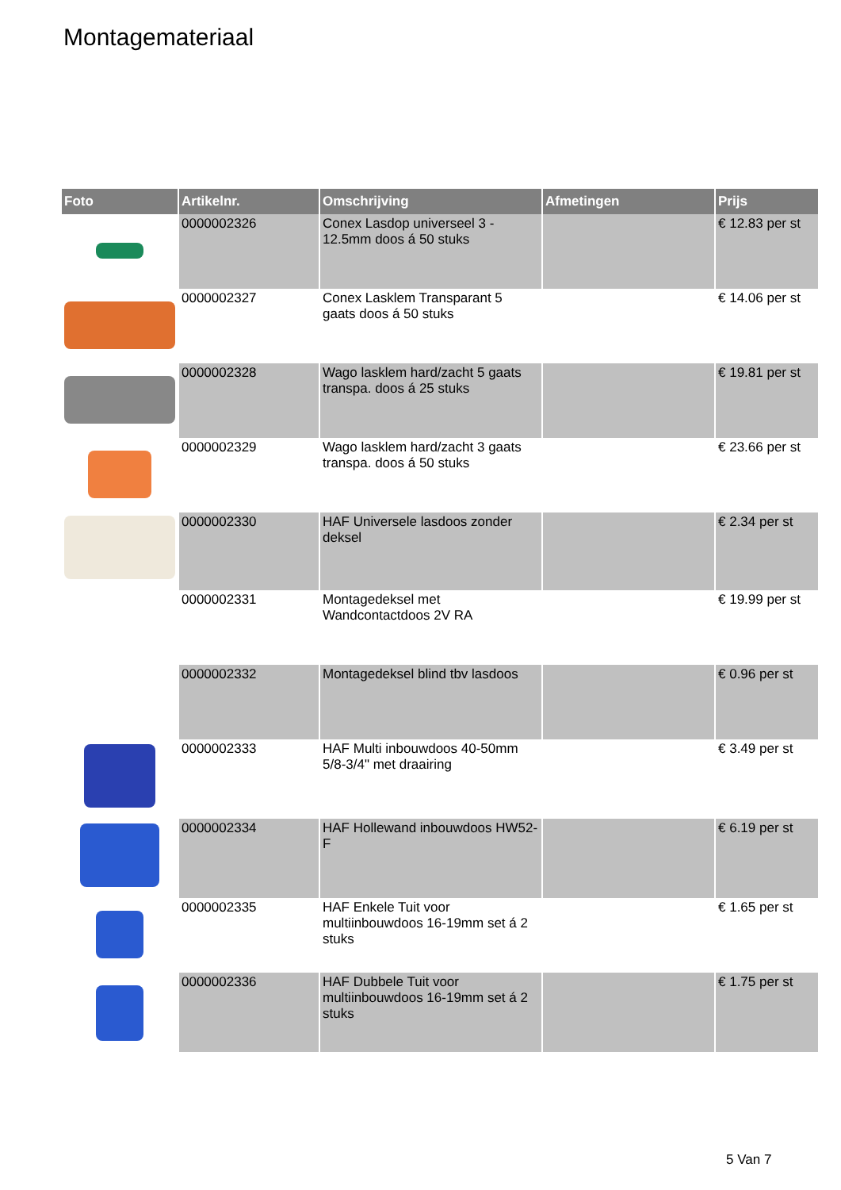Montagemateriaal
| Foto | Artikelnr. | Omschrijving | Afmetingen | Prijs |
| --- | --- | --- | --- | --- |
| | 0000002326 | Conex Lasdop universeel 3 - 12.5mm doos á 50 stuks | | € 12.83 per st |
| | 0000002327 | Conex Lasklem Transparant 5 gaats doos á 50 stuks | | € 14.06 per st |
| | 0000002328 | Wago lasklem hard/zacht 5 gaats transpa. doos á 25 stuks | | € 19.81 per st |
| | 0000002329 | Wago lasklem hard/zacht 3 gaats transpa. doos á 50 stuks | | € 23.66 per st |
| | 0000002330 | HAF Universele lasdoos zonder deksel | | € 2.34 per st |
| | 0000002331 | Montagedeksel met Wandcontactdoos 2V RA | | € 19.99 per st |
| | 0000002332 | Montagedeksel blind tbv lasdoos | | € 0.96 per st |
| | 0000002333 | HAF Multi inbouwdoos 40-50mm 5/8-3/4" met draairing | | € 3.49 per st |
| | 0000002334 | HAF Hollewand inbouwdoos HW52-F | | € 6.19 per st |
| | 0000002335 | HAF Enkele Tuit voor multiinbouwdoos 16-19mm set á 2 stuks | | € 1.65 per st |
| | 0000002336 | HAF Dubbele Tuit voor multiinbouwdoos 16-19mm set á 2 stuks | | € 1.75 per st |
5 Van 7